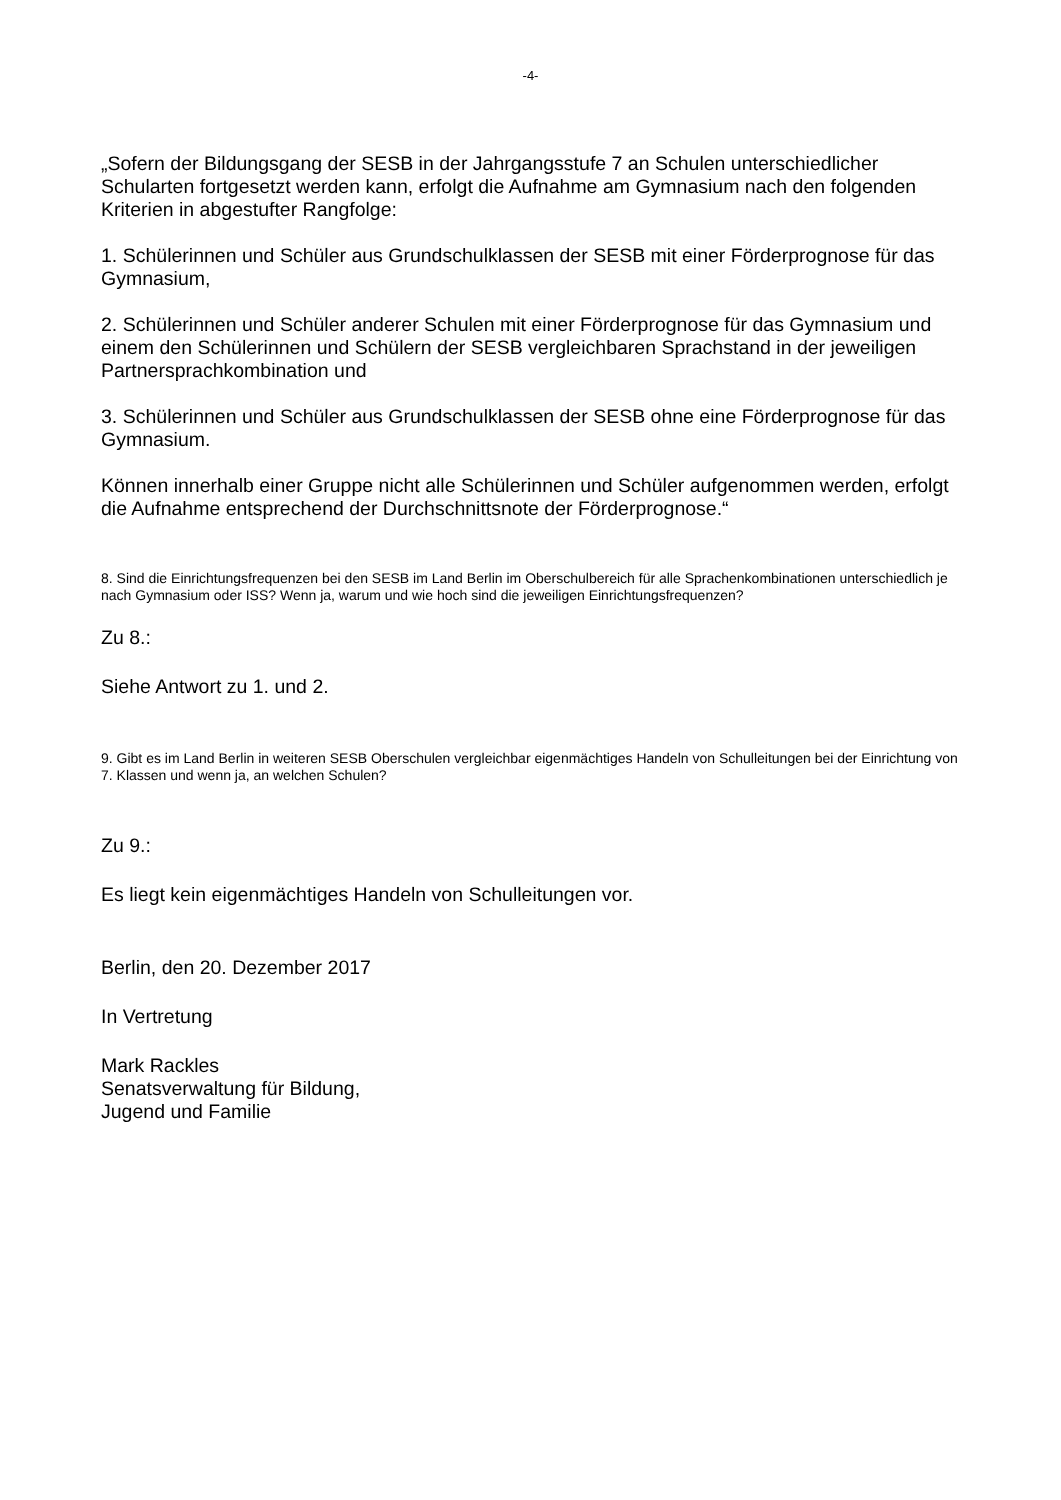-4-
„Sofern der Bildungsgang der SESB in der Jahrgangsstufe 7 an Schulen unterschiedlicher Schularten fortgesetzt werden kann, erfolgt die Aufnahme am Gymnasium nach den folgenden Kriterien in abgestufter Rangfolge:
1. Schülerinnen und Schüler aus Grundschulklassen der SESB mit einer Förderprognose für das Gymnasium,
2. Schülerinnen und Schüler anderer Schulen mit einer Förderprognose für das Gymnasium und einem den Schülerinnen und Schülern der SESB vergleichbaren Sprachstand in der jeweiligen Partnersprachkombination und
3. Schülerinnen und Schüler aus Grundschulklassen der SESB ohne eine Förderprognose für das Gymnasium.
Können innerhalb einer Gruppe nicht alle Schülerinnen und Schüler aufgenommen werden, erfolgt die Aufnahme entsprechend der Durchschnittsnote der Förderprognose.“
8. Sind die Einrichtungsfrequenzen bei den SESB im Land Berlin im Oberschulbereich für alle Sprachenkombinationen unterschiedlich je nach Gymnasium oder ISS? Wenn ja, warum und wie hoch sind die jeweiligen Einrichtungsfrequenzen?
Zu 8.:
Siehe Antwort zu 1. und 2.
9. Gibt es im Land Berlin in weiteren SESB Oberschulen vergleichbar eigenmächtiges Handeln von Schulleitungen bei der Einrichtung von 7. Klassen und wenn ja, an welchen Schulen?
Zu 9.:
Es liegt kein eigenmächtiges Handeln von Schulleitungen vor.
Berlin, den 20. Dezember 2017
In Vertretung
Mark Rackles
Senatsverwaltung für Bildung,
Jugend und Familie